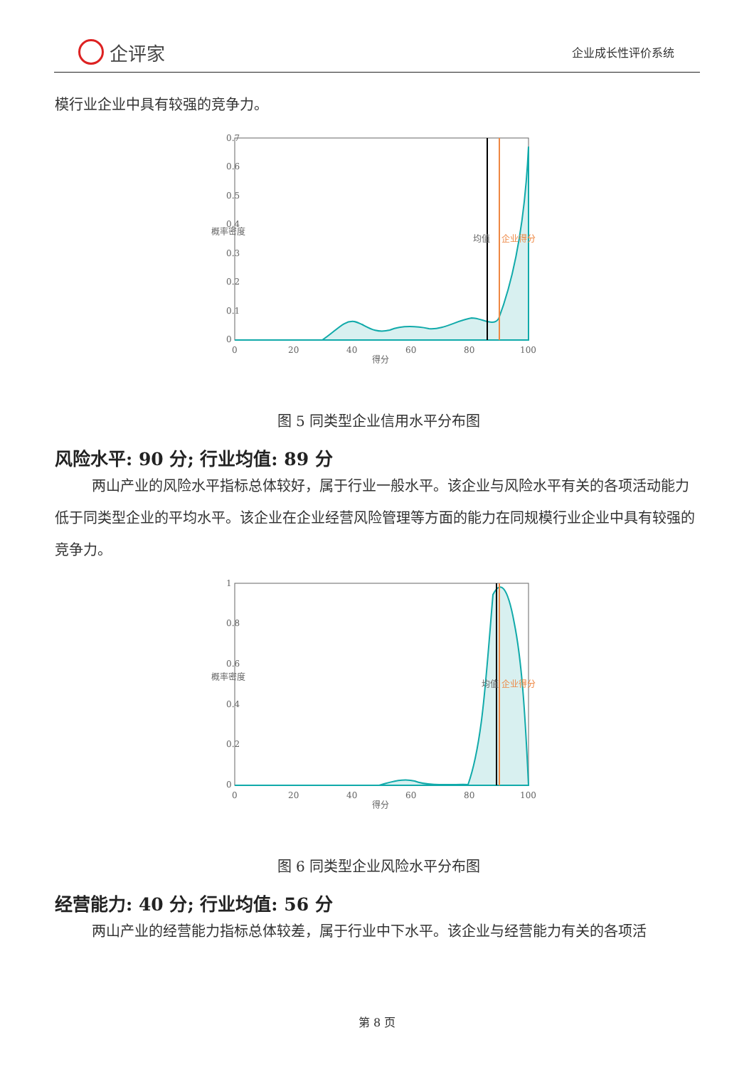企评家
企业成长性评价系统
模行业企业中具有较强的竞争力。
0.7
0.6
0.5
0.4
0.3
0.2
0.1
0
0
20
40
60
80
100
得分
概率密度
均值
企业得分
图 5 同类型企业信用水平分布图
风险水平: 90 分; 行业均值: 89 分
两山产业的风险水平指标总体较好，属于行业一般水平。该企业与风险水平有关的各项活动能力低于同类型企业的平均水平。该企业在企业经营风险管理等方面的能力在同规模行业企业中具有较强的竞争力。
1
0.8
0.6
0.4
0.2
0
0
20
40
60
80
100
得分
概率密度
均值
企业得分
图 6 同类型企业风险水平分布图
经营能力: 40 分; 行业均值: 56 分
两山产业的经营能力指标总体较差，属于行业中下水平。该企业与经营能力有关的各项活
第 8 页